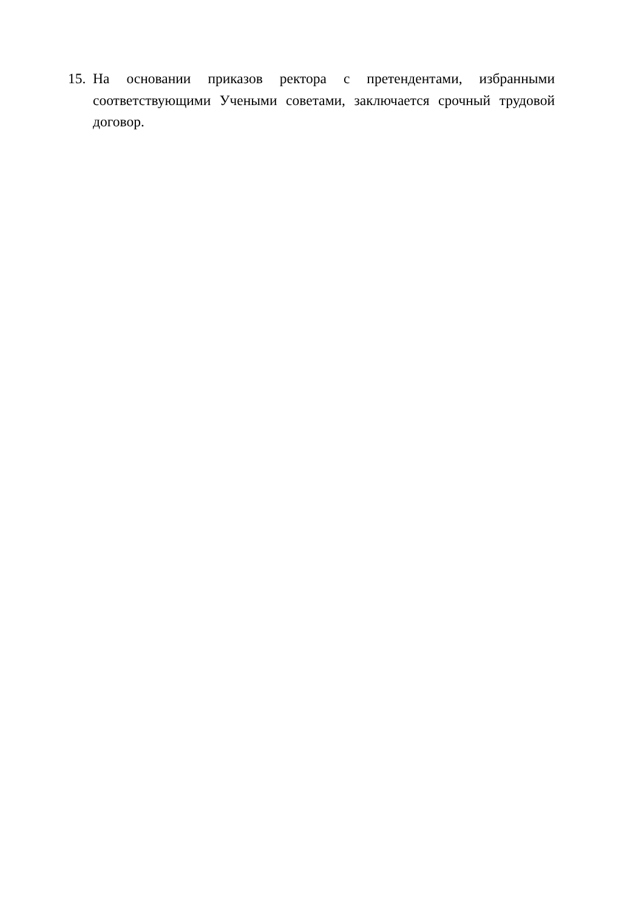15. На основании приказов ректора с претендентами, избранными соответствующими Учеными советами, заключается срочный трудовой договор.